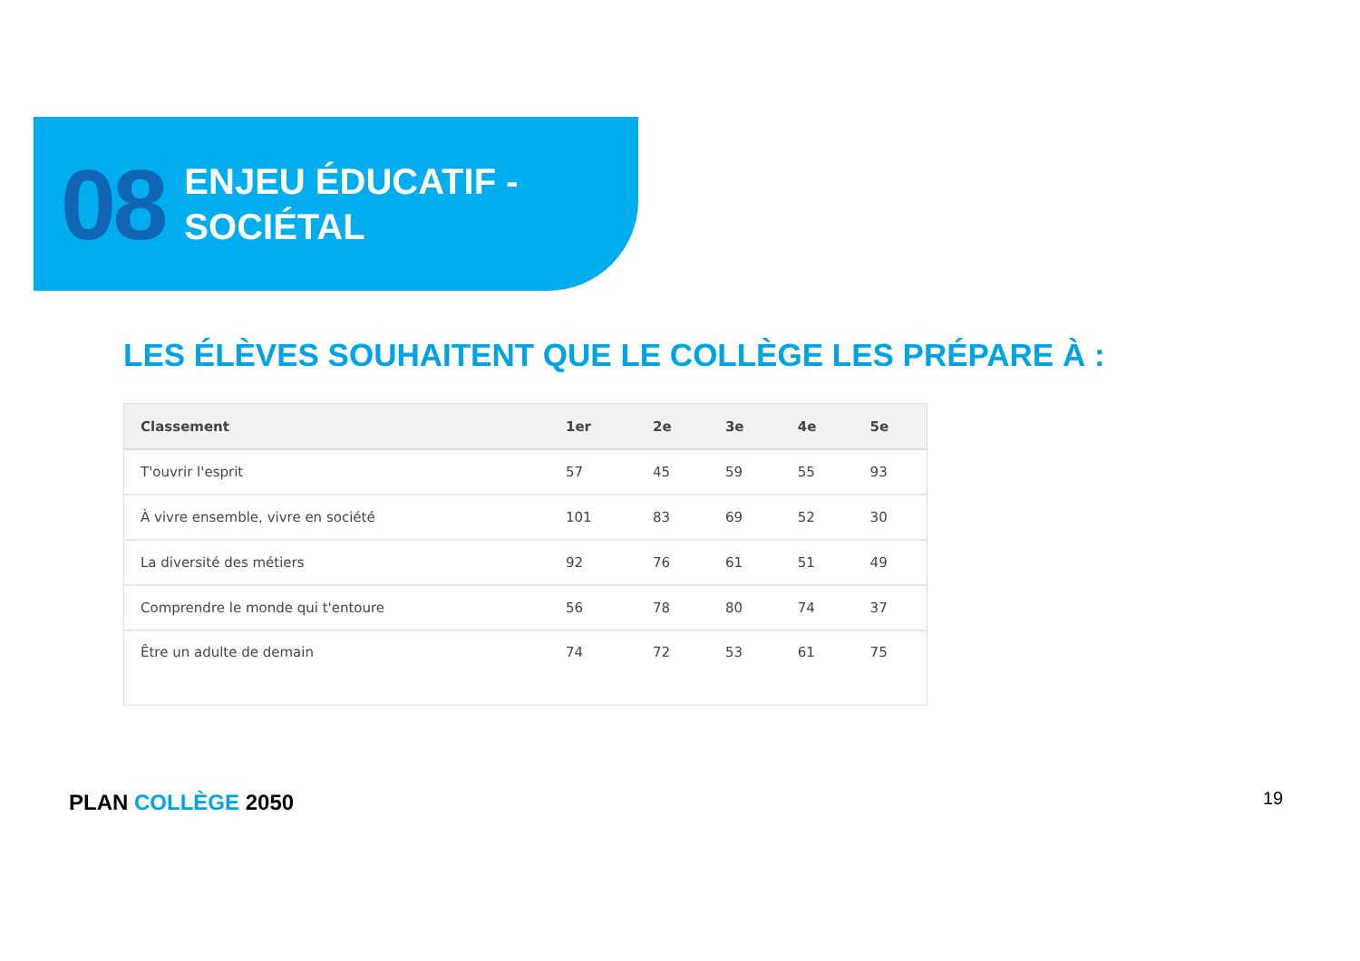08
ENJEU ÉDUCATIF -
SOCIÉTAL
LES ÉLÈVES SOUHAITENT QUE LE COLLÈGE LES PRÉPARE À :
| Classement | 1er | 2e | 3e | 4e | 5e |
| --- | --- | --- | --- | --- | --- |
| T'ouvrir l'esprit | 57 | 45 | 59 | 55 | 93 |
| À vivre ensemble, vivre en société | 101 | 83 | 69 | 52 | 30 |
| La diversité des métiers | 92 | 76 | 61 | 51 | 49 |
| Comprendre le monde qui t'entoure | 56 | 78 | 80 | 74 | 37 |
| Être un adulte de demain | 74 | 72 | 53 | 61 | 75 |
PLAN COLLÈGE 2050 19